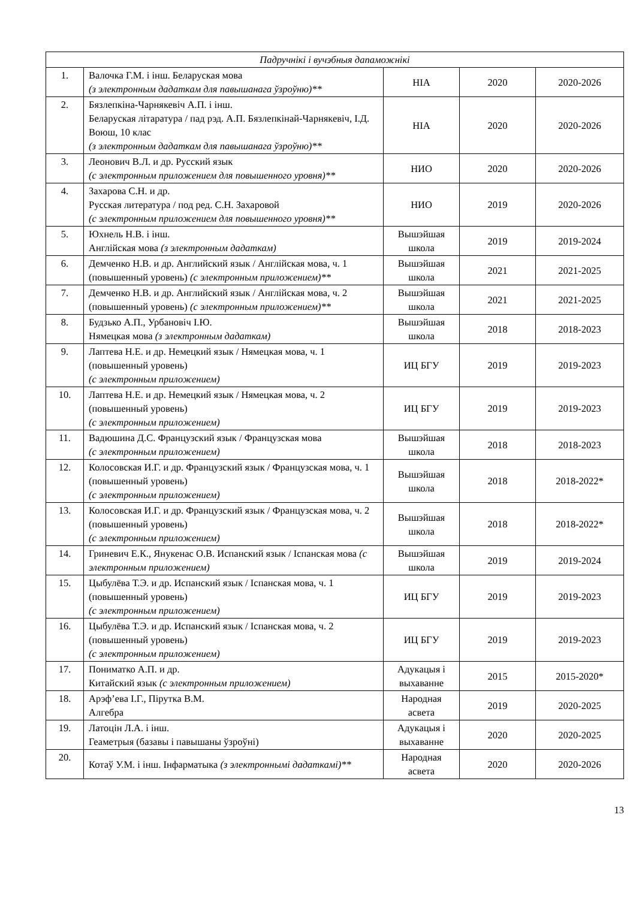| Падручнікі і вучэбныя дапаможнікі | | | | |
| --- | --- | --- | --- | --- |
| 1. | Валочка Г.М. і інш. Беларуская мова (з электронным дадаткам для павышанага ўзроўню)** | НІА | 2020 | 2020-2026 |
| 2. | Бязлепкіна-Чарнякевіч А.П. і інш. Беларуская літаратура / пад рэд. А.П. Бязлепкінай-Чарнякевіч, І.Д. Воюш, 10 клас (з электронным дадаткам для павышанага ўзроўню)** | НІА | 2020 | 2020-2026 |
| 3. | Леонович В.Л. и др. Русский язык (с электронным приложением для повышенного уровня)** | НИО | 2020 | 2020-2026 |
| 4. | Захарова С.Н. и др. Русская литература / под ред. С.Н. Захаровой (с электронным приложением для повышенного уровня)** | НИО | 2019 | 2020-2026 |
| 5. | Юхнель Н.В. і інш. Англійская мова (з электронным дадаткам) | Вышэйшая школа | 2019 | 2019-2024 |
| 6. | Демченко Н.В. и др. Английский язык / Англійская мова, ч. 1 (повышенный уровень) (с электронным приложением)** | Вышэйшая школа | 2021 | 2021-2025 |
| 7. | Демченко Н.В. и др. Английский язык / Англійская мова, ч. 2 (повышенный уровень) (с электронным приложением)** | Вышэйшая школа | 2021 | 2021-2025 |
| 8. | Будзько А.П., Урбановіч І.Ю. Нямецкая мова (з электронным дадаткам) | Вышэйшая школа | 2018 | 2018-2023 |
| 9. | Лаптева Н.Е. и др. Немецкий язык / Нямецкая мова, ч. 1 (повышенный уровень) (с электронным приложением) | ИЦ БГУ | 2019 | 2019-2023 |
| 10. | Лаптева Н.Е. и др. Немецкий язык / Нямецкая мова, ч. 2 (повышенный уровень) (с электронным приложением) | ИЦ БГУ | 2019 | 2019-2023 |
| 11. | Вадюшина Д.С. Французский язык / Французская мова (с электронным приложением) | Вышэйшая школа | 2018 | 2018-2023 |
| 12. | Колосовская И.Г. и др. Французский язык / Французская мова, ч. 1 (повышенный уровень) (с электронным приложением) | Вышэйшая школа | 2018 | 2018-2022* |
| 13. | Колосовская И.Г. и др. Французский язык / Французская мова, ч. 2 (повышенный уровень) (с электронным приложением) | Вышэйшая школа | 2018 | 2018-2022* |
| 14. | Гриневич Е.К., Янукенас О.В. Испанский язык / Іспанская мова (с электронным приложением) | Вышэйшая школа | 2019 | 2019-2024 |
| 15. | Цыбулёва Т.Э. и др. Испанский язык / Іспанская мова, ч. 1 (повышенный уровень) (с электронным приложением) | ИЦ БГУ | 2019 | 2019-2023 |
| 16. | Цыбулёва Т.Э. и др. Испанский язык / Іспанская мова, ч. 2 (повышенный уровень) (с электронным приложением) | ИЦ БГУ | 2019 | 2019-2023 |
| 17. | Пониматко А.П. и др. Китайский язык (с электронным приложением) | Адукацыя і выхаванне | 2015 | 2015-2020* |
| 18. | Арэф’ева І.Г., Пірутка В.М. Алгебра | Народная асвета | 2019 | 2020-2025 |
| 19. | Латоцін Л.А. і інш. Геаметрыя (базавы і павышаны ўзроўні) | Адукацыя і выхаванне | 2020 | 2020-2025 |
| 20. | Котаў У.М. і інш. Інфарматыка (з электроннымі дадаткамі)** | Народная асвета | 2020 | 2020-2026 |
13